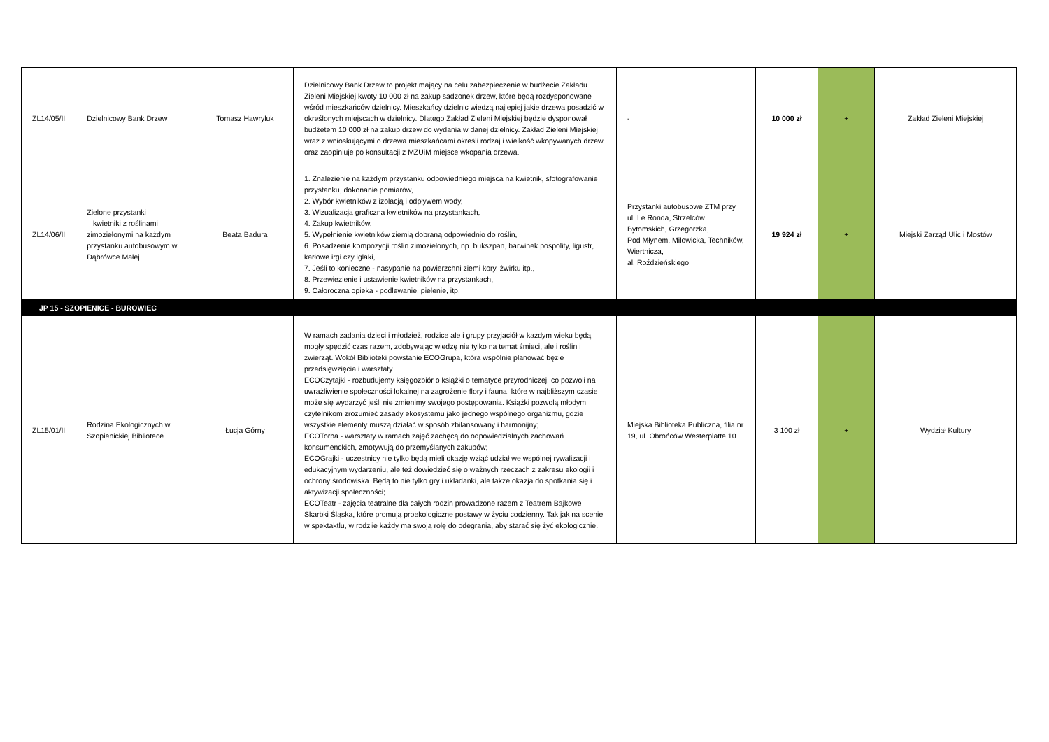| ZL14/05/II | Dzielnicowy Bank Drzew | Tomasz Hawryluk | Dzielnicowy Bank Drzew to projekt mający na celu zabezpieczenie w budżecie Zakładu Zieleni Miejskiej kwoty 10 000 zł na zakup sadzonek drzew, które będą rozdysponowane wśród mieszkańców dzielnicy. Mieszkańcy dzielnic wiedzą najlepiej jakie drzewa posadzić w określonych miejscach w dzielnicy. Dlatego Zakład Zieleni Miejskiej będzie dysponował budżetem 10 000 zł na zakup drzew do wydania w danej dzielnicy. Zakład Zieleni Miejskiej wraz z wnioskującymi o drzewa mieszkańcami określi rodzaj i wielkość wkopywanych drzew oraz zaopiniuje po konsultacji z MZUiM miejsce wkopania drzewa. | - | 10 000 zł | + | Zakład Zieleni Miejskiej |
| ZL14/06/II | Zielone przystanki – kwietniki z roślinami zimozielonymi na każdym przystanku autobusowym w Dąbrówce Małej | Beata Badura | 1. Znalezienie na każdym przystanku odpowiedniego miejsca na kwietnik, sfotografowanie przystanku, dokonanie pomiarów, 2. Wybór kwietników z izolacją i odpływem wody, 3. Wizualizacja graficzna kwietników na przystankach, 4. Zakup kwietników, 5. Wypełnienie kwietników ziemią dobraną odpowiednio do roślin, 6. Posadzenie kompozycji roślin zimozielonych, np. bukszpan, barwinek pospolity, ligustr, karłowe irgi czy iglaki, 7. Jeśli to konieczne - nasypanie na powierzchni ziemi kory, żwirku itp., 8. Przewiezienie i ustawienie kwietników na przystankach, 9. Całoroczna opieka - podlewanie, pielenie, itp. | Przystanki autobusowe ZTM przy ul. Le Ronda, Strzelców Bytomskich, Grzegorzka, Pod Młynem, Milowicka, Techników, Wiertnicza, al. Roździeńskiego | 19 924 zł | + | Miejski Zarząd Ulic i Mostów |
| JP 15 - SZOPIENICE - BUROWIEC | | | | | | | |
| ZL15/01/II | Rodzina Ekologicznych w Szopienickiej Bibliotece | Łucja Górny | W ramach zadania dzieci i młodzież, rodzice ale i grupy przyjaciół w każdym wieku będą mogły spędzić czas razem, zdobywając wiedzę nie tylko na temat śmieci, ale i roślin i zwierząt. Wokół Biblioteki powstanie ECOGrupa, która wspólnie planować bęzie przedsięwzięcia i warsztaty. ECOCzytajki - rozbudujemy księgozbiór o książki o tematyce przyrodniczej, co pozwoli na uwrażliwienie społeczności lokalnej na zagrożenie flory i fauna, które w najbliższym czasie może się wydarzyć jeśli nie zmienimy swojego postępowania. Książki pozwolą młodym czytelnikom zrozumieć zasady ekosystemu jako jednego wspólnego organizmu, gdzie wszystkie elementy muszą działać w sposób zbilansowany i harmonijny; ECOTorba - warsztaty w ramach zajęć zachęcą do odpowiedzialnych zachowań konsumenckich, zmotywują do przemyślanych zakupów; ECOGrajki - uczestnicy nie tylko będą mieli okazję wziąć udział we wspólnej rywalizacji i edukacyjnym wydarzeniu, ale też dowiedzieć się o ważnych rzeczach z zakresu ekologii i ochrony środowiska. Będą to nie tylko gry i ukladanki, ale także okazja do spotkania się i aktywizacji społeczności; ECOTeatr - zajęcia teatralne dla całych rodzin prowadzone razem z Teatrem Bajkowe Skarbki Śląska, które promują proekologiczne postawy w życiu codzienny. Tak jak na scenie w spektaktlu, w rodziie każdy ma swoją rolę do odegrania, aby starać się żyć ekologicznie. | Miejska Biblioteka Publiczna, filia nr 19, ul. Obrońców Westerplatte 10 | 3 100 zł | + | Wydział Kultury |